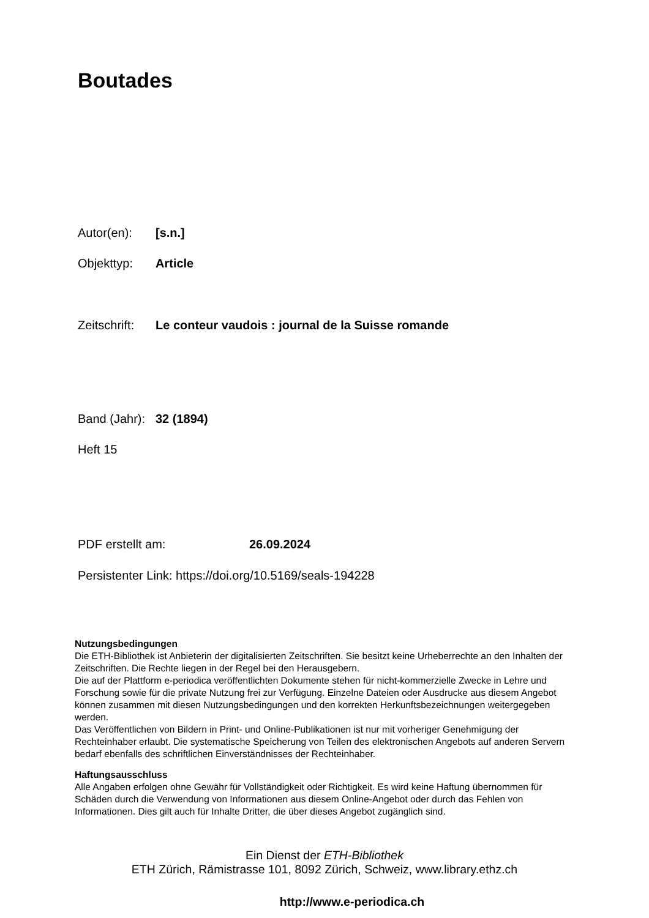Boutades
Autor(en): [s.n.]
Objekttyp: Article
Zeitschrift: Le conteur vaudois : journal de la Suisse romande
Band (Jahr): 32 (1894)
Heft 15
PDF erstellt am: 26.09.2024
Persistenter Link: https://doi.org/10.5169/seals-194228
Nutzungsbedingungen
Die ETH-Bibliothek ist Anbieterin der digitalisierten Zeitschriften. Sie besitzt keine Urheberrechte an den Inhalten der Zeitschriften. Die Rechte liegen in der Regel bei den Herausgebern.
Die auf der Plattform e-periodica veröffentlichten Dokumente stehen für nicht-kommerzielle Zwecke in Lehre und Forschung sowie für die private Nutzung frei zur Verfügung. Einzelne Dateien oder Ausdrucke aus diesem Angebot können zusammen mit diesen Nutzungsbedingungen und den korrekten Herkunftsbezeichnungen weitergegeben werden.
Das Veröffentlichen von Bildern in Print- und Online-Publikationen ist nur mit vorheriger Genehmigung der Rechteinhaber erlaubt. Die systematische Speicherung von Teilen des elektronischen Angebots auf anderen Servern bedarf ebenfalls des schriftlichen Einverständnisses der Rechteinhaber.
Haftungsausschluss
Alle Angaben erfolgen ohne Gewähr für Vollständigkeit oder Richtigkeit. Es wird keine Haftung übernommen für Schäden durch die Verwendung von Informationen aus diesem Online-Angebot oder durch das Fehlen von Informationen. Dies gilt auch für Inhalte Dritter, die über dieses Angebot zugänglich sind.
Ein Dienst der ETH-Bibliothek
ETH Zürich, Rämistrasse 101, 8092 Zürich, Schweiz, www.library.ethz.ch
http://www.e-periodica.ch